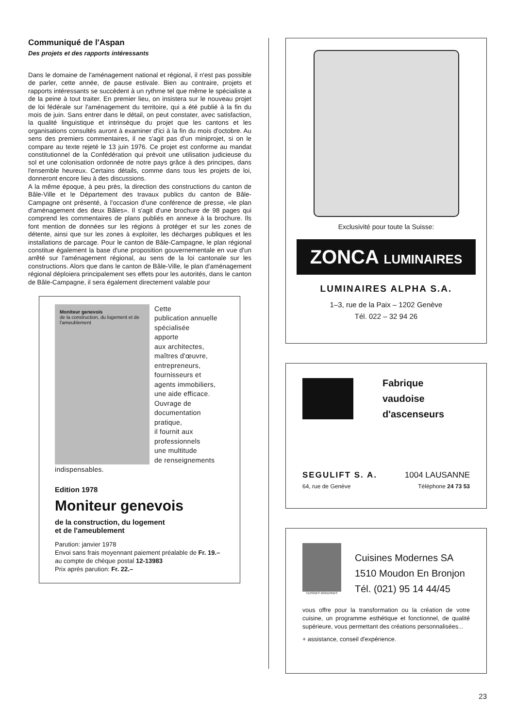Communiqué de l'Aspan
Des projets et des rapports intéressants
Dans le domaine de l'aménagement national et régional, il n'est pas possible de parler, cette année, de pause estivale. Bien au contraire, projets et rapports intéressants se succèdent à un rythme tel que même le spécialiste a de la peine à tout traiter. En premier lieu, on insistera sur le nouveau projet de loi fédérale sur l'aménagement du territoire, qui a été publié à la fin du mois de juin. Sans entrer dans le détail, on peut constater, avec satisfaction, la qualité linguistique et intrinsèque du projet que les cantons et les organisations consultés auront à examiner d'ici à la fin du mois d'octobre. Au sens des premiers commentaires, il ne s'agit pas d'un miniprojet, si on le compare au texte rejeté le 13 juin 1976. Ce projet est conforme au mandat constitutionnel de la Confédération qui prévoit une utilisation judicieuse du sol et une colonisation ordonnée de notre pays grâce à des principes, dans l'ensemble heureux. Certains détails, comme dans tous les projets de loi, donneront encore lieu à des discussions.
A la même époque, à peu près, la direction des constructions du canton de Bâle-Ville et le Département des travaux publics du canton de Bâle-Campagne ont présenté, à l'occasion d'une conférence de presse, «le plan d'aménagement des deux Bâles». Il s'agit d'une brochure de 98 pages qui comprend les commentaires de plans publiés en annexe à la brochure. Ils font mention de données sur les régions à protéger et sur les zones de détente, ainsi que sur les zones à exploiter, les décharges publiques et les installations de parcage. Pour le canton de Bâle-Campagne, le plan régional constitue également la base d'une proposition gouvernementale en vue d'un arrêté sur l'aménagement régional, au sens de la loi cantonale sur les constructions. Alors que dans le canton de Bâle-Ville, le plan d'aménagement régional déploiera principalement ses effets pour les autorités, dans le canton de Bâle-Campagne, il sera également directement valable pour
Moniteur genevois
de la construction, du logement et de l'ameublement
Cette
publication annuelle
spécialisée
apporte
aux architectes,
maîtres d'œuvre,
entrepreneurs,
fournisseurs et
agents immobiliers,
une aide efficace.
Ouvrage de
documentation
pratique,
il fournit aux
professionnels
une multitude
de renseignements
indispensables.
Edition 1978
Moniteur genevois
de la construction, du logement
et de l'ameublement
Parution: janvier 1978
Envoi sans frais moyennant paiement préalable de Fr. 19.– au compte de chèque postal 12-13983
Prix après parution: Fr. 22.–
Exclusivité pour toute la Suisse:
ZONCA LUMINAIRES
LUMINAIRES ALPHA S.A.
1–3, rue de la Paix – 1202 Genève
Tél. 022 – 32 94 26
Fabrique
vaudoise
d'ascenseurs
SEGULIFT S. A. 1004 LAUSANNE
64, rue de Genève Téléphone 24 73 53
CUISINES MODERNES
Cuisines Modernes SA
1510 Moudon En Bronjon
Tél. (021) 95 14 44/45
vous offre pour la transformation ou la création de votre cuisine, un programme esthétique et fonctionnel, de qualité supérieure, vous permettant des créations personnalisées...
+ assistance, conseil d'expérience.
23